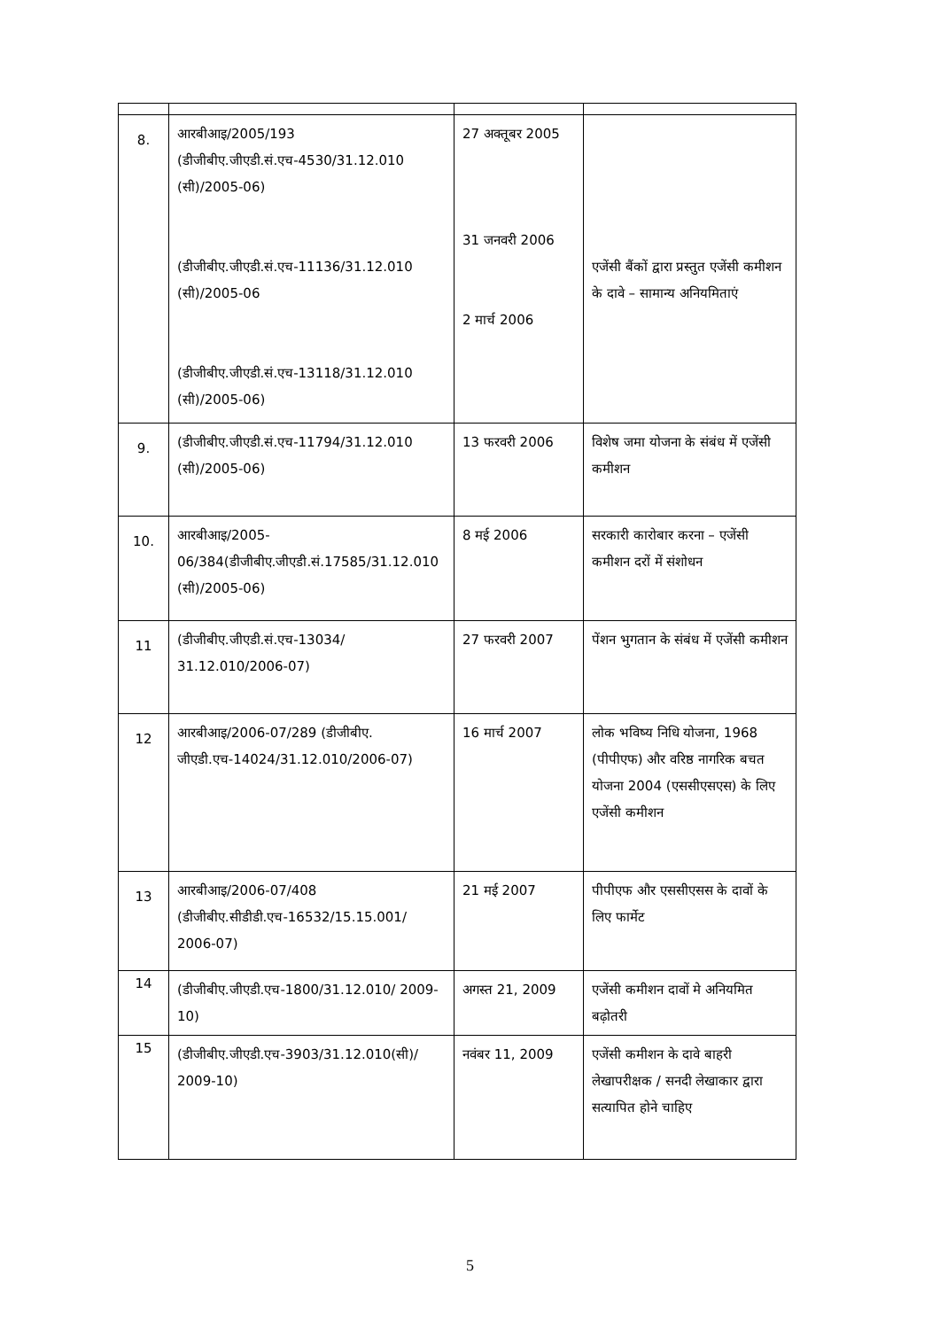| 8. | आरबीआइ/2005/193 (डीजीबीए.जीएडी.सं.एच-4530/31.12.010 (सी)/2005-06) (डीजीबीए.जीएडी.सं.एच-11136/31.12.010 (सी)/2005-06 (डीजीबीए.जीएडी.सं.एच-13118/31.12.010 (सी)/2005-06) | 27 अक्तूबर 2005 31 जनवरी 2006 2 मार्च 2006 | एजेंसी बैंकों द्वारा प्रस्तुत एजेंसी कमीशन के दावे – सामान्य अनियमिताएं |
| 9. | (डीजीबीए.जीएडी.सं.एच-11794/31.12.010 (सी)/2005-06) | 13 फरवरी 2006 | विशेष जमा योजना के संबंध में एजेंसी कमीशन |
| 10. | आरबीआइ/2005-06/384(डीजीबीए.जीएडी.सं.17585/31.12.010 (सी)/2005-06) | 8 मई 2006 | सरकारी कारोबार करना – एजेंसी कमीशन दरों में संशोधन |
| 11 | (डीजीबीए.जीएडी.सं.एच-13034/ 31.12.010/2006-07) | 27 फरवरी 2007 | पेंशन भुगतान के संबंध में एजेंसी कमीशन |
| 12 | आरबीआइ/2006-07/289 (डीजीबीए. जीएडी.एच-14024/31.12.010/2006-07) | 16 मार्च 2007 | लोक भविष्य निधि योजना, 1968 (पीपीएफ) और वरिष्ठ नागरिक बचत योजना 2004 (एससीएसएस) के लिए एजेंसी कमीशन |
| 13 | आरबीआइ/2006-07/408 (डीजीबीए.सीडीडी.एच-16532/15.15.001/ 2006-07) | 21 मई 2007 | पीपीएफ और एससीएसस के दावों के लिए फार्मेट |
| 14 | (डीजीबीए.जीएडी.एच-1800/31.12.010/ 2009-10) | अगस्त 21, 2009 | एजेंसी कमीशन दावों मे अनियमित बढ़ोतरी |
| 15 | (डीजीबीए.जीएडी.एच-3903/31.12.010(सी)/ 2009-10) | नवंबर 11, 2009 | एजेंसी कमीशन के दावे बाहरी लेखापरीक्षक / सनदी लेखाकार द्वारा सत्यापित होने चाहिए |
5